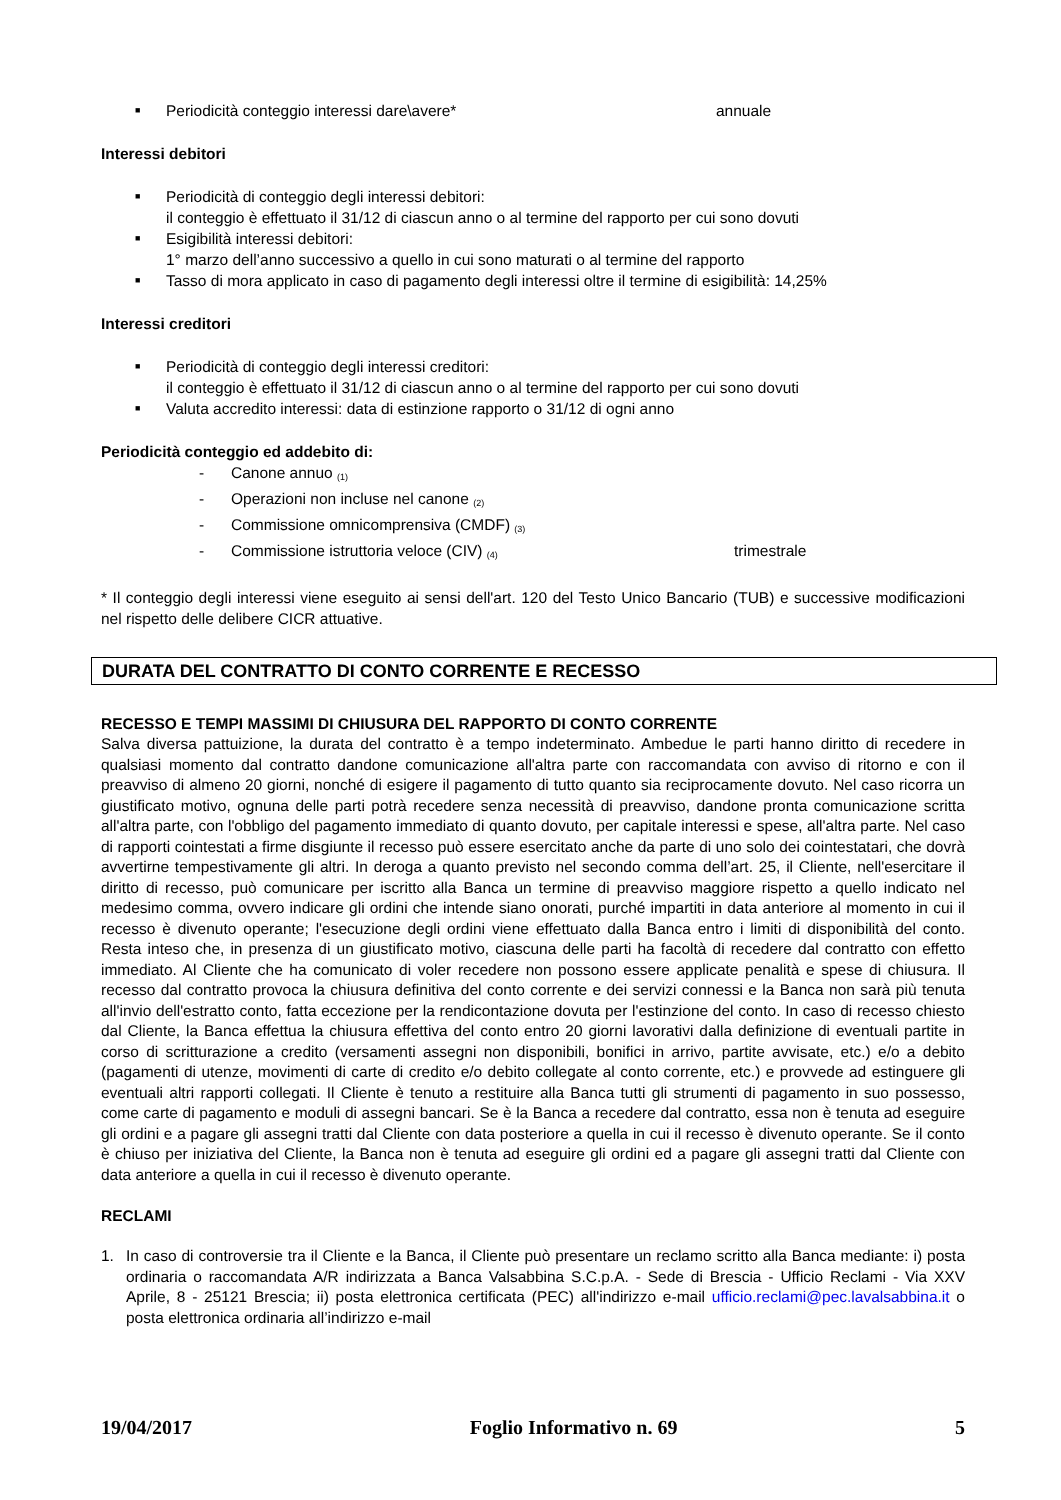■ Periodicità conteggio interessi dare\avere* annuale
Interessi debitori
■ Periodicità di conteggio degli interessi debitori:
il conteggio è effettuato il 31/12 di ciascun anno o al termine del rapporto per cui sono dovuti
■ Esigibilità interessi debitori:
1° marzo dell’anno successivo a quello in cui sono maturati o al termine del rapporto
■ Tasso di mora applicato in caso di pagamento degli interessi oltre il termine di esigibilità: 14,25%
Interessi creditori
■ Periodicità di conteggio degli interessi creditori:
il conteggio è effettuato il 31/12 di ciascun anno o al termine del rapporto per cui sono dovuti
■ Valuta accredito interessi: data di estinzione rapporto o 31/12 di ogni anno
Periodicità conteggio ed addebito di:
- Canone annuo <sub>(1)</sub>
- Operazioni non incluse nel canone <sub>(2)</sub>
- Commissione omnicomprensiva (CMDF) <sub>(3)</sub>
- Commissione istruttoria veloce (CIV) <sub>(4)</sub> trimestrale
* Il conteggio degli interessi viene eseguito ai sensi dell'art. 120 del Testo Unico Bancario (TUB) e successive modificazioni nel rispetto delle delibere CICR attuative.
DURATA DEL CONTRATTO DI CONTO CORRENTE E RECESSO
RECESSO E TEMPI MASSIMI DI CHIUSURA DEL RAPPORTO DI CONTO CORRENTE
Salva diversa pattuizione, la durata del contratto è a tempo indeterminato. Ambedue le parti hanno diritto di recedere in qualsiasi momento dal contratto dandone comunicazione all'altra parte con raccomandata con avviso di ritorno e con il preavviso di almeno 20 giorni, nonché di esigere il pagamento di tutto quanto sia reciprocamente dovuto. Nel caso ricorra un giustificato motivo, ognuna delle parti potrà recedere senza necessità di preavviso, dandone pronta comunicazione scritta all'altra parte, con l'obbligo del pagamento immediato di quanto dovuto, per capitale interessi e spese, all'altra parte. Nel caso di rapporti cointestati a firme disgiunte il recesso può essere esercitato anche da parte di uno solo dei cointestatari, che dovrà avvertirne tempestivamente gli altri. In deroga a quanto previsto nel secondo comma dell’art. 25, il Cliente, nell'esercitare il diritto di recesso, può comunicare per iscritto alla Banca un termine di preavviso maggiore rispetto a quello indicato nel medesimo comma, ovvero indicare gli ordini che intende siano onorati, purché impartiti in data anteriore al momento in cui il recesso è divenuto operante; l'esecuzione degli ordini viene effettuato dalla Banca entro i limiti di disponibilità del conto. Resta inteso che, in presenza di un giustificato motivo, ciascuna delle parti ha facoltà di recedere dal contratto con effetto immediato. Al Cliente che ha comunicato di voler recedere non possono essere applicate penalità e spese di chiusura. Il recesso dal contratto provoca la chiusura definitiva del conto corrente e dei servizi connessi e la Banca non sarà più tenuta all'invio dell'estratto conto, fatta eccezione per la rendicontazione dovuta per l'estinzione del conto. In caso di recesso chiesto dal Cliente, la Banca effettua la chiusura effettiva del conto entro 20 giorni lavorativi dalla definizione di eventuali partite in corso di scritturazione a credito (versamenti assegni non disponibili, bonifici in arrivo, partite avvisate, etc.) e/o a debito (pagamenti di utenze, movimenti di carte di credito e/o debito collegate al conto corrente, etc.) e provvede ad estinguere gli eventuali altri rapporti collegati. Il Cliente è tenuto a restituire alla Banca tutti gli strumenti di pagamento in suo possesso, come carte di pagamento e moduli di assegni bancari. Se è la Banca a recedere dal contratto, essa non è tenuta ad eseguire gli ordini e a pagare gli assegni tratti dal Cliente con data posteriore a quella in cui il recesso è divenuto operante. Se il conto è chiuso per iniziativa del Cliente, la Banca non è tenuta ad eseguire gli ordini ed a pagare gli assegni tratti dal Cliente con data anteriore a quella in cui il recesso è divenuto operante.
RECLAMI
1. In caso di controversie tra il Cliente e la Banca, il Cliente può presentare un reclamo scritto alla Banca mediante: i) posta ordinaria o raccomandata A/R indirizzata a Banca Valsabbina S.C.p.A. - Sede di Brescia - Ufficio Reclami - Via XXV Aprile, 8 - 25121 Brescia; ii) posta elettronica certificata (PEC) all'indirizzo e-mail ufficio.reclami@pec.lavalsabbina.it o posta elettronica ordinaria all’indirizzo e-mail
19/04/2017 Foglio Informativo n. 69 5